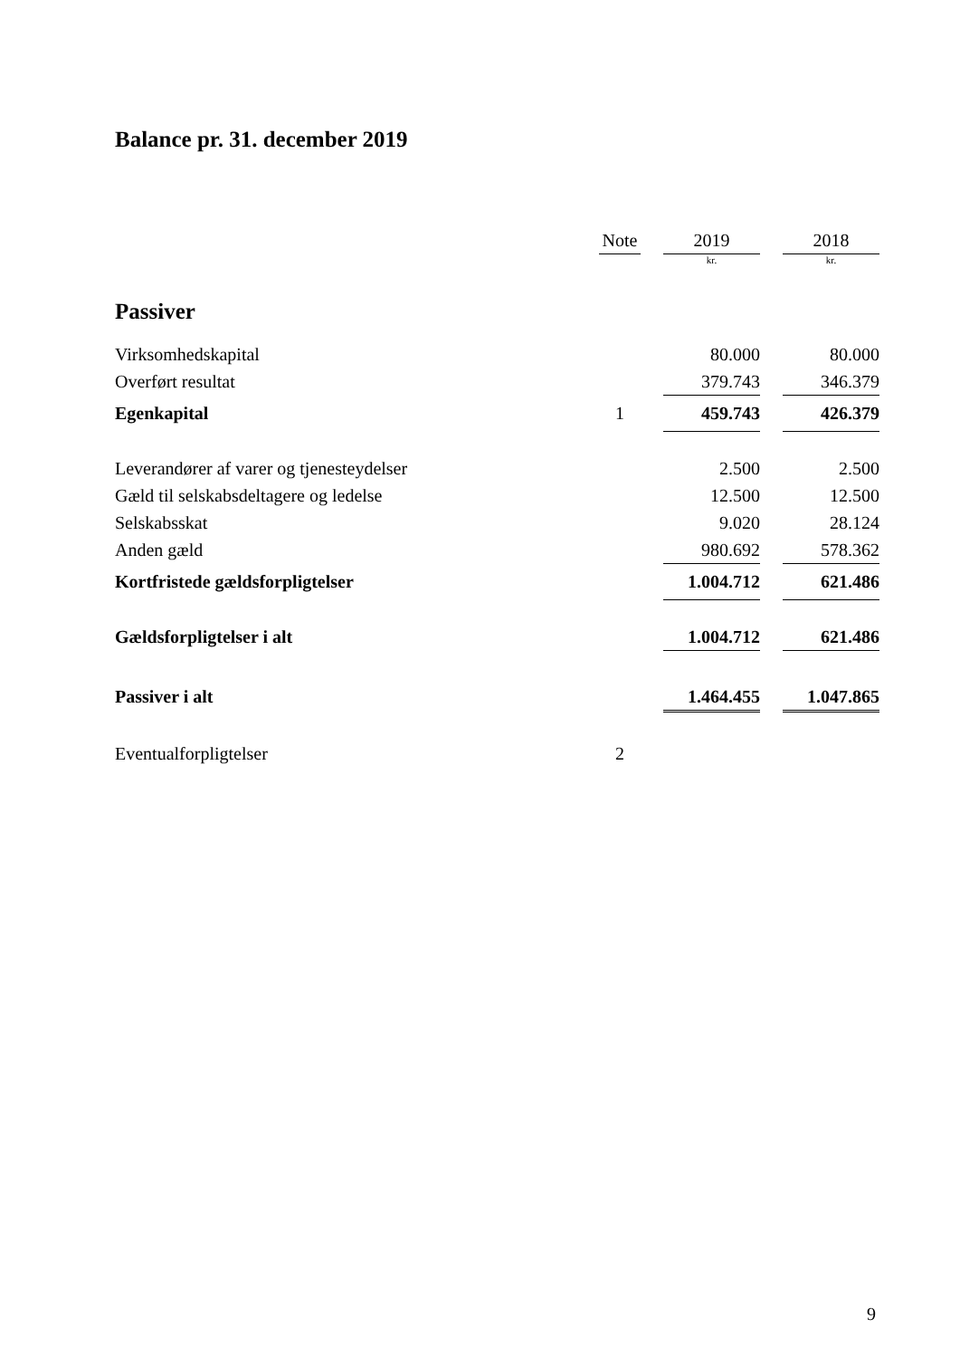Balance pr. 31. december 2019
| | Note | | 2019 | | 2018 |
| --- | --- | --- | --- | --- | --- |
| | | | kr. | | kr. |
| Passiver | | | | | |
| Virksomhedskapital | | | 80.000 | | 80.000 |
| Overført resultat | | | 379.743 | | 346.379 |
| Egenkapital | 1 | | 459.743 | | 426.379 |
| Leverandører af varer og tjenesteydelser | | | 2.500 | | 2.500 |
| Gæld til selskabsdeltagere og ledelse | | | 12.500 | | 12.500 |
| Selskabsskat | | | 9.020 | | 28.124 |
| Anden gæld | | | 980.692 | | 578.362 |
| Kortfristede gældsforpligtelser | | | 1.004.712 | | 621.486 |
| Gældsforpligtelser i alt | | | 1.004.712 | | 621.486 |
| Passiver i alt | | | 1.464.455 | | 1.047.865 |
| Eventualforpligtelser | 2 | | | | |
9